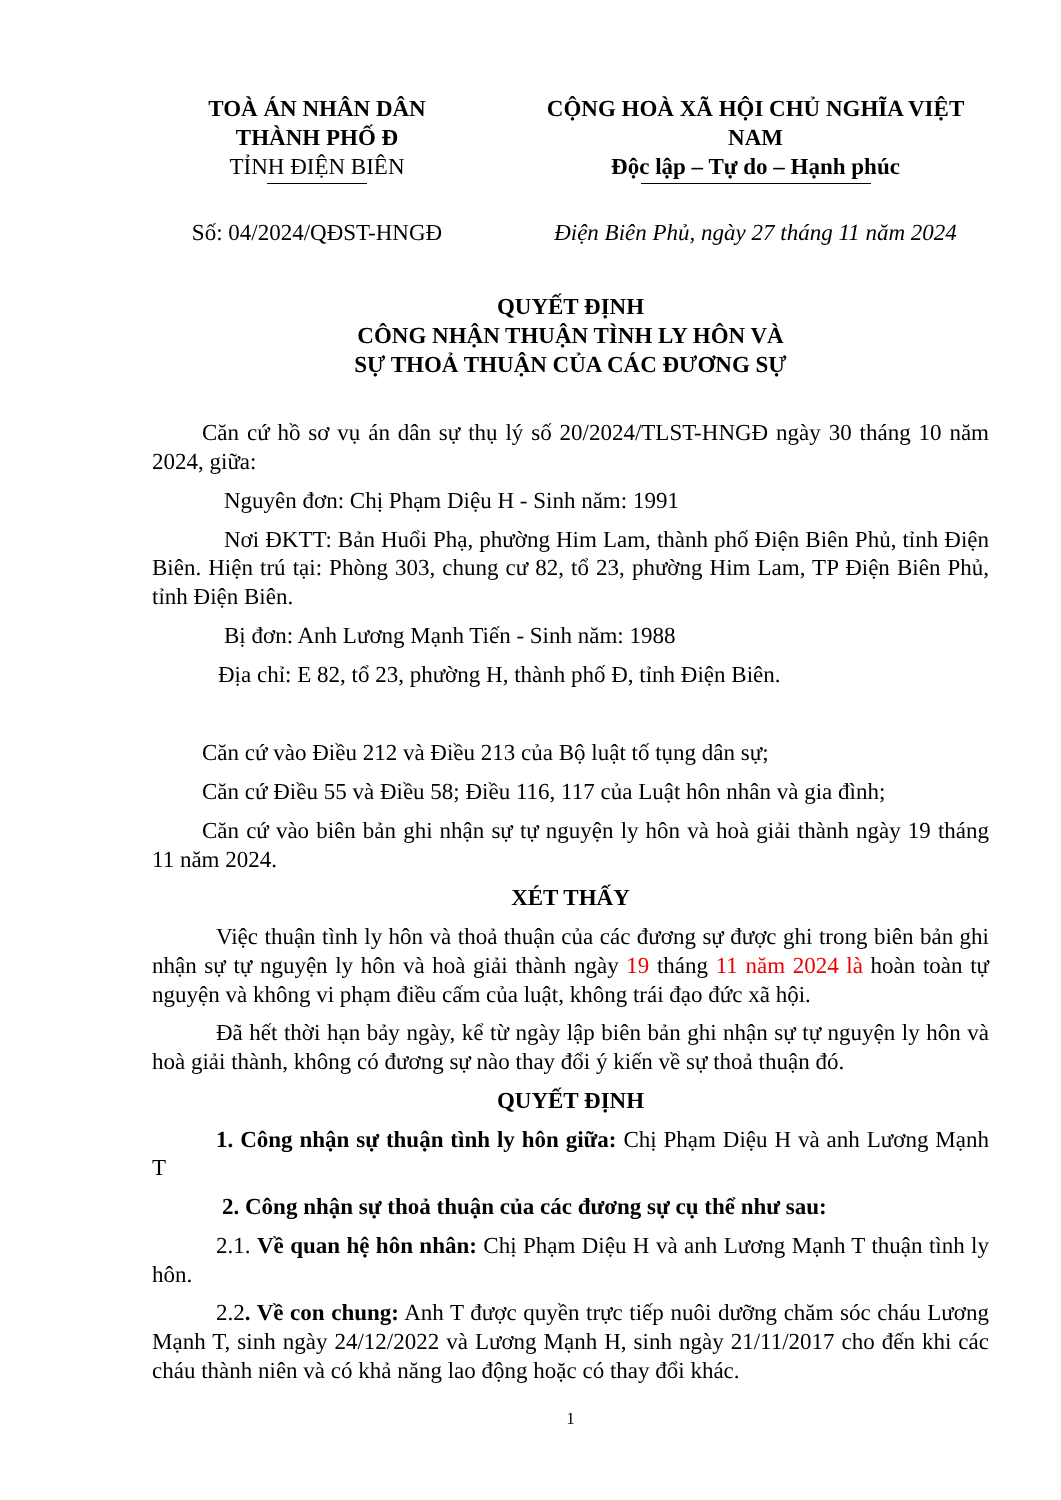TOÀ ÁN NHÂN DÂN
THÀNH PHỐ Đ
TỈNH ĐIỆN BIÊN
Số: 04/2024/QĐST-HNGĐ
CỘNG HOÀ XÃ HỘI CHỦ NGHĨA VIỆT NAM
Độc lập – Tự do – Hạnh phúc
Điện Biên Phủ, ngày 27 tháng 11 năm 2024
QUYẾT ĐỊNH
CÔNG NHẬN THUẬN TÌNH LY HÔN VÀ
SỰ THOẢ THUẬN CỦA CÁC ĐƯƠNG SỰ
Căn cứ hồ sơ vụ án dân sự thụ lý số 20/2024/TLST-HNGĐ ngày 30 tháng 10 năm 2024, giữa:
Nguyên đơn: Chị Phạm Diệu H - Sinh năm: 1991
Nơi ĐKTT: Bản Huổi Phạ, phường Him Lam, thành phố Điện Biên Phủ, tỉnh Điện Biên. Hiện trú tại: Phòng 303, chung cư 82, tổ 23, phường Him Lam, TP Điện Biên Phủ, tỉnh Điện Biên.
Bị đơn: Anh Lương Mạnh Tiến - Sinh năm: 1988
Địa chỉ: E 82, tổ 23, phường H, thành phố Đ, tỉnh Điện Biên.
Căn cứ vào Điều 212 và Điều 213 của Bộ luật tố tụng dân sự;
Căn cứ Điều 55 và Điều 58; Điều 116, 117 của Luật hôn nhân và gia đình;
Căn cứ vào biên bản ghi nhận sự tự nguyện ly hôn và hoà giải thành ngày 19 tháng 11 năm 2024.
XÉT THẤY
Việc thuận tình ly hôn và thoả thuận của các đương sự được ghi trong biên bản ghi nhận sự tự nguyện ly hôn và hoà giải thành ngày 19 tháng 11 năm 2024 là hoàn toàn tự nguyện và không vi phạm điều cấm của luật, không trái đạo đức xã hội.
Đã hết thời hạn bảy ngày, kể từ ngày lập biên bản ghi nhận sự tự nguyện ly hôn và hoà giải thành, không có đương sự nào thay đổi ý kiến về sự thoả thuận đó.
QUYẾT ĐỊNH
1. Công nhận sự thuận tình ly hôn giữa: Chị Phạm Diệu H và anh Lương Mạnh T
2. Công nhận sự thoả thuận của các đương sự cụ thể như sau:
2.1. Về quan hệ hôn nhân: Chị Phạm Diệu H và anh Lương Mạnh T thuận tình ly hôn.
2.2. Về con chung: Anh T được quyền trực tiếp nuôi dưỡng chăm sóc cháu Lương Mạnh T, sinh ngày 24/12/2022 và Lương Mạnh H, sinh ngày 21/11/2017 cho đến khi các cháu thành niên và có khả năng lao động hoặc có thay đổi khác.
1